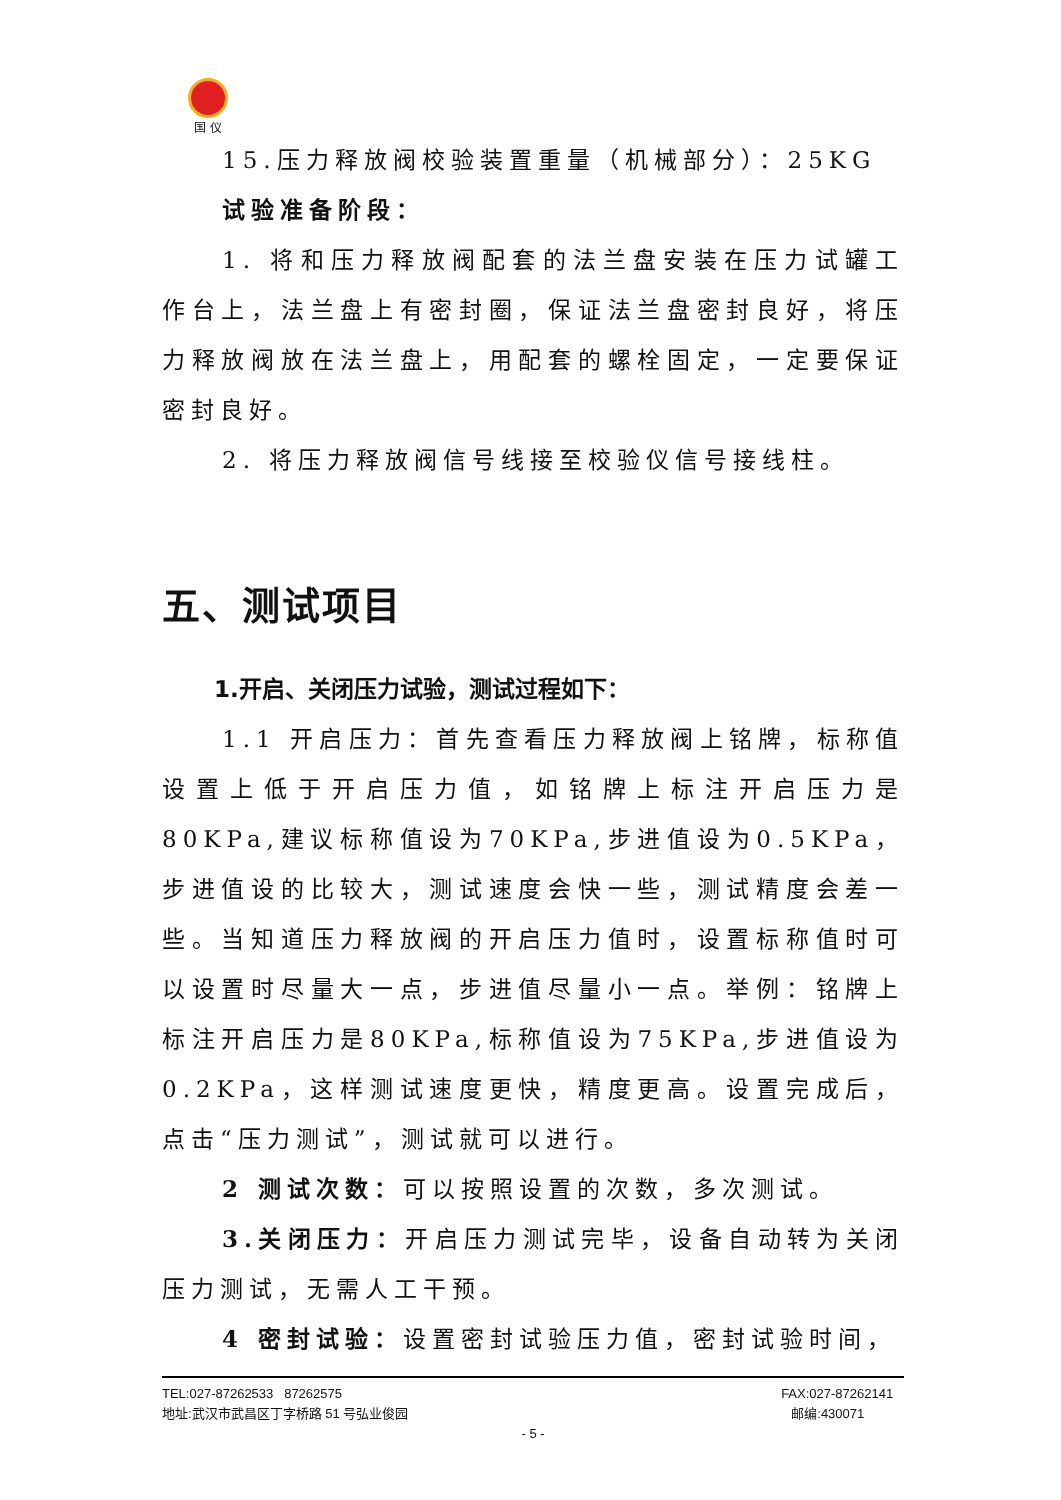国 仪
15.压力释放阀校验装置重量（机械部分）：25KG
试验准备阶段：
1. 将和压力释放阀配套的法兰盘安装在压力试罐工作台上，法兰盘上有密封圈，保证法兰盘密封良好，将压力释放阀放在法兰盘上，用配套的螺栓固定，一定要保证密封良好。
2. 将压力释放阀信号线接至校验仪信号接线柱。
五、测试项目
1.开启、关闭压力试验，测试过程如下：
1.1 开启压力：首先查看压力释放阀上铭牌，标称值设置上低于开启压力值，如铭牌上标注开启压力是80KPa,建议标称值设为70KPa,步进值设为0.5KPa，步进值设的比较大，测试速度会快一些，测试精度会差一些。当知道压力释放阀的开启压力值时，设置标称值时可以设置时尽量大一点，步进值尽量小一点。举例：铭牌上标注开启压力是80KPa,标称值设为75KPa,步进值设为0.2KPa，这样测试速度更快，精度更高。设置完成后，点击“压力测试”，测试就可以进行。
2 测试次数：可以按照设置的次数，多次测试。
3.关闭压力：开启压力测试完毕，设备自动转为关闭压力测试，无需人工干预。
4 密封试验：设置密封试验压力值，密封试验时间，
TEL:027-87262533 87262575 FAX:027-87262141
地址:武汉市武昌区丁字桥路 51 号弘业俊园 邮编:430071
- 5 -